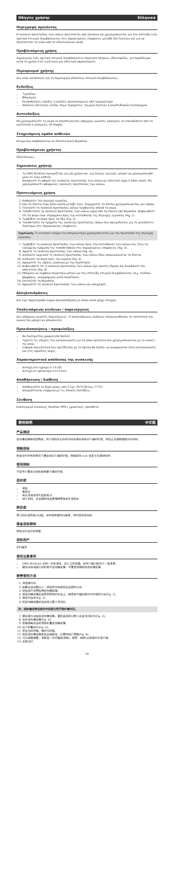Οδηγίες χρήσης Ελληνικά
Περιγραφή προϊόντος
Η συσκευή προστασίας των ούλων αποτελείται από σιλικόνη και χρησιμοποιείται για την επίτευξη ενός σχετικά στεγνού περιβάλλοντος στις παρακείμενες επιφάνειες μεταξύ δύο δοντιών και για να προστατεύει τα ούλα από τα οδοντιατρικά υλικά.
Προβλεπόμενη χρήση
Δημιουργία ενός σχετικά στεγνού περιβάλλοντος παρουσία πλήρους οδοντοφυΐας, για παράδειγμα κατά τη χρήση Icon ή ρητινών για οδοντικά σφραγίσματα.
Περιορισμοί χρήσης
Δεν είναι κατάλληλο για τη δημιουργία απολύτως στεγνού περιβάλλοντος.
Ενδείξεις
Τερηδόνα
Φθορίωση
Ιδιοπαθητικές κηλίδες ή κηλίδες προκαλούμενες από τραυματισμό
Απώλεια οδοντικής ουσίας λόγω τραύματος, τριγμού δοντιών ή αναπτυξιακών διαταραχών
Αντενδείξεις
Μη χρησιμοποιείτε το υλικό σε περίπτωση που υπάρχουν γνωστές αλλεργίες σε οποιαδήποτε από τα συστατικά ή αλλεργίες εξ επαφής.
Στοχευόμενη ομάδα ασθενών
Άτομα που υποβάλλονται σε οδοντιατρική θεραπεία.
Προβλεπόμενοι χρήστες
Οδοντίατρος
Σημειώσεις χρήσης
Το DMG MiniDam προορίζεται για μία χρήση και, για λόγους υγιεινής, μπορεί να χρησιμοποιηθεί μόνο σε έναν ασθενή.
Αποφύγετε τη φθορά της συσκευής προστασίας των ούλων με οδοντικό νήμα ή άλλα υλικά. Μη χρησιμοποιείτε φθαρμένες συσκευές προστασίας των ούλων.
Προτεινόμενη χρήση
1. Καθαρίστε την περιοχή εργασίας.
2. Εάν τα δόντια είναι πολύ κοντά μεταξύ τους: διαχωρίστε τα δόντια χρησιμοποιώντας μια σφήνα.
3. Τεντώστε τη συσκευή προστασίας ούλων τραβώντας απαλά τα άκρα.
4. Τοποθετήστε τη συσκευή προστασίας των ούλων γύρω από τα δόντια υπό θεραπεία. Βεβαιωθείτε ότι τα άκρα είναι στραμμένα προς την κατεύθυνση της περιοχής εργασίας (Fig. 1).
5. Τραβήξτε τα άκρα προς τα έξω (Fig. 2).
6. Τοποθετήστε τα τμήματα της συσκευής προστασίας ούλων που προορίζονται για το μεσοδόντιο διάστημα στις παρακείμενες επιφάνειες.
Σημείωση: Το κεντρικό τμήμα του απομονωτήρα χρησιμοποιείται για την προστασία της περιοχής εργασίας.
7. Τραβήξτε τη συσκευή προστασίας των ούλων προς την κατεύθυνση των ούλων έως ότου τα ενδιάμεσα τμήματά της τοποθετηθούν στις παρακείμενες επιφάνειες (Fig. 3).
8. Αφήστε τη συσκευή προστασίας των ούλων (Fig. 4)/.
9. Διπλώστε αυχενικά τη συσκευή προστασίας των ούλων όπου απομονώνονται τα δόντια.
10. Διπλώστε τα άκρα προς τον αυχένα (Fig. 5).
11. Αφαιρέστε τις σφήνες ανάλογα με την περίπτωση.
12. Βεβαιωθείτε ότι η συσκευή προστασίας των ούλων έχει σωστή έδραση και διορθώστε εάν απαιτείται (Fig. 6).
13. Μπορούν να ληφθούν περαιτέρω μέτρα για την επίτευξη στεγνού περιβάλλοντος (π.χ. τολύπια βάμβακος, αναρρόφηση) κατά περίπτωση.
14. Εκτελέστε τη θεραπεία.
15. Αφαιρέστε τη συσκευή προστασίας των ούλων και απορρίψτε.
Αλληλεπιδράσεις
Δεν έχει παρατηρηθεί καμία αλληλεπίδραση με άλλα υλικά μέχρι στιγμής.
Υπολειπόμενοι κίνδυνοι / παρενέργειες
Δεν υπάρχουν γνωστές παρενέργειες. Ο υπολειπόμενος κίνδυνος υπερευαισθησίας σε συστατικά του υλικού δεν μπορεί να αποκλειστεί
Προειδοποιήσεις / προφυλάξεις
Να διατηρείται μακριά από παιδιά!
Τηρείτε τις οδηγίες του κατασκευαστή για τα άλλα προϊόντα που χρησιμοποιούνται με το υλικό / τα υλικά.
Σοβαρά περιστατικά που σχετίζονται με το προϊόν θα πρέπει να αναφέρονται στον κατασκευαστή και στις αρμόδιες αρχές.
Χαρακτηριστικά απόδοσης της συσκευής
Αντοχή στο σχίσιμο ≥ 15 [N]
Αντοχή σε εφελκυσμό ≥15 [mm]
Αποθήκευση / διάθεση
Αποθηκεύστε σε ξηρό μέρος από 2 έως 25°C(36 έως 77°F)!
Απορρίπτονται σύμφωνα με τις εθνικές διατάξεις.
Σύνθεση
Ελαστομερή σιλικόνης (περίπου 99%), χρωστικές, πρόσθετα
使用说明 中文版
产品描述
迷你橡皮障由硅胶制成，用于使两牙之间的邻间区域形成相对干燥的环境，并防止牙龈接触到牙科材料。
预期目标
在全牙列存在的情况下建立相对干燥的环境，例如使用 Icon 或复合充填材料时。
使用限制
不适用于要求达到完全隔湿干燥的环境。
适应症
龋齿
氟斑牙
先天性或创伤引起的斑点
由于创伤、牙齿磨损或发育障碍导致的牙质损失
禁忌症
若已知对任何成分过敏，或存在接触性过敏者，请勿使用该材料。
患者目标群体
接受牙科治疗的患者。
目标用户
牙科医生
使用注意事项
DMG MiniDam 仅供一次性使用，出于卫生原因，单件产品只能用于一名患者。
避免牙线或其它材料损坏迷你橡皮障。不要使用破损的迷你橡皮障。
推荐使用方法
1. 清洁操作区。
2. 如果牙齿间距过小：请使用邻间楔把牙齿暂时分开。
3. 轻拉耳片来预拉伸迷你橡皮障。
4. 将迷你橡皮障安放在受影响的牙齿上。确保耳片指向操作中区域的方向(Fig. 1)。
5. 将耳片拉开(Fig. 2)。
6. 把迷你橡皮障的齿间部分套入邻间区。
注：迷你橡皮障齿间的中间部分用于保护操作区。
7. 朝牙龈方向拉动迷你橡皮障，直到齿间部分嵌入牙齿邻间区内(Fig. 3)。
8. 松开迷你橡皮障(Fig. 4)。
9. 在被隔离牙齿的颈部折叠迷你橡皮障。
10. 向下折叠耳片(Fig. 5)。
11. 在适当的时候，移开邻间楔。
12. 检查迷你橡皮障是否正确就位，必要时进行调整(Fig. 6)。
13. 可以根据需要，采取进一步的措施(例如，棉卷、抽吸)以使操作环境干燥。
14. 实施治疗。
10